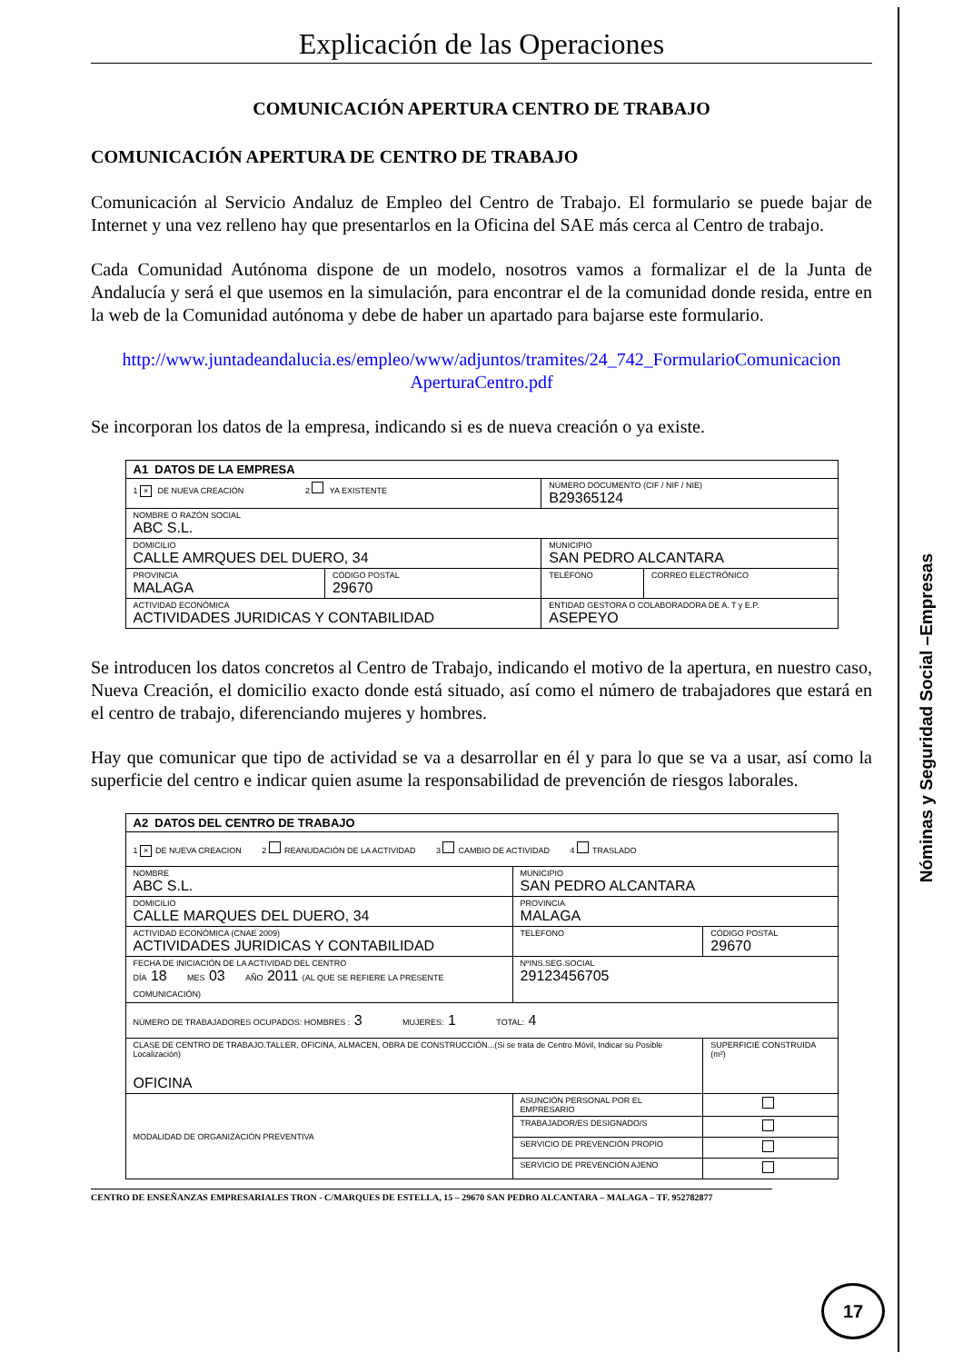Nóminas y Seguridad Social –Empresas
Explicación de las Operaciones
COMUNICACIÓN APERTURA CENTRO DE TRABAJO
COMUNICACIÓN APERTURA DE CENTRO DE TRABAJO
Comunicación al Servicio Andaluz de Empleo del Centro de Trabajo. El formulario se puede bajar de Internet y una vez relleno hay que presentarlos en la Oficina del SAE más cerca al Centro de trabajo.
Cada Comunidad Autónoma dispone de un modelo, nosotros vamos a formalizar el de la Junta de Andalucía y será el que usemos en la simulación, para encontrar el de la comunidad donde resida, entre en la web de la Comunidad autónoma y debe de haber un apartado para bajarse este formulario.
http://www.juntadeandalucia.es/empleo/www/adjuntos/tramites/24_742_FormularioComunicacion AperturaCentro.pdf
Se incorporan los datos de la empresa, indicando si es de nueva creación o ya existe.
| A1 DATOS DE LA EMPRESA | | | |
| 1 × DE NUEVA CREACIÓN 2 YA EXISTENTE | | NÚMERO DOCUMENTO (CIF / NIF / NIE) B29365124 | |
| NOMBRE O RAZÓN SOCIAL ABC S.L. | | | |
| DOMICILIO CALLE AMRQUES DEL DUERO, 34 | | MUNICIPIO SAN PEDRO ALCANTARA | |
| PROVINCIA MALAGA | CÓDIGO POSTAL 29670 | TELÉFONO | CORREO ELECTRÓNICO |
| ACTIVIDAD ECONÓMICA ACTIVIDADES JURIDICAS Y CONTABILIDAD | | ENTIDAD GESTORA O COLABORADORA DE A. T y E.P. ASEPEYO | |
Se introducen los datos concretos al Centro de Trabajo, indicando el motivo de la apertura, en nuestro caso, Nueva Creación, el domicilio exacto donde está situado, así como el número de trabajadores que estará en el centro de trabajo, diferenciando mujeres y hombres.
Hay que comunicar que tipo de actividad se va a desarrollar en él y para lo que se va a usar, así como la superficie del centro e indicar quien asume la responsabilidad de prevención de riesgos laborales.
| A2 DATOS DEL CENTRO DE TRABAJO | | | |
| 1 × DE NUEVA CREACION 2 REANUDACIÓN DE LA ACTIVIDAD 3 CAMBIO DE ACTIVIDAD 4 TRASLADO | | | |
| NOMBRE ABC S.L. | | MUNICIPIO SAN PEDRO ALCANTARA | |
| DOMICILIO CALLE MARQUES DEL DUERO, 34 | | PROVINCIA MALAGA | |
| ACTIVIDAD ECONÓMICA (CNAE 2009) ACTIVIDADES JURIDICAS Y CONTABILIDAD | | TELEFONO | CÓDIGO POSTAL 29670 |
| FECHA DE INICIACIÓN DE LA ACTIVIDAD DEL CENTRO DÍA 18 MES 03 AÑO 2011 (AL QUE SE REFIERE LA PRESENTE COMUNICACIÓN) | | NºINS.SEG.SOCIAL 29123456705 | |
| NÚMERO DE TRABAJADORES OCUPADOS: HOMBRES : 3 MUJERES: 1 TOTAL: 4 | | | |
| CLASE DE CENTRO DE TRABAJO.TALLER, OFICINA, ALMACEN, OBRA DE CONSTRUCCIÓN...(Si se trata de Centro Móvil, Indicar su Posible Localización) OFICINA | | | SUPERFICIE CONSTRUIDA (m²) |
| MODALIDAD DE ORGANIZACIÓN PREVENTIVA | ASUNCIÓN PERSONAL POR EL EMPRESARIO | | |
| | TRABAJADOR/ES DESIGNADO/S | | |
| | SERVICIO DE PREVENCIÓN PROPIO | | |
| | SERVICIO DE PREVENCIÓN AJENO | | |
CENTRO DE ENSEÑANZAS EMPRESARIALES TRON - C/MARQUES DE ESTELLA, 15 – 29670 SAN PEDRO ALCANTARA – MALAGA – TF. 952782877
17